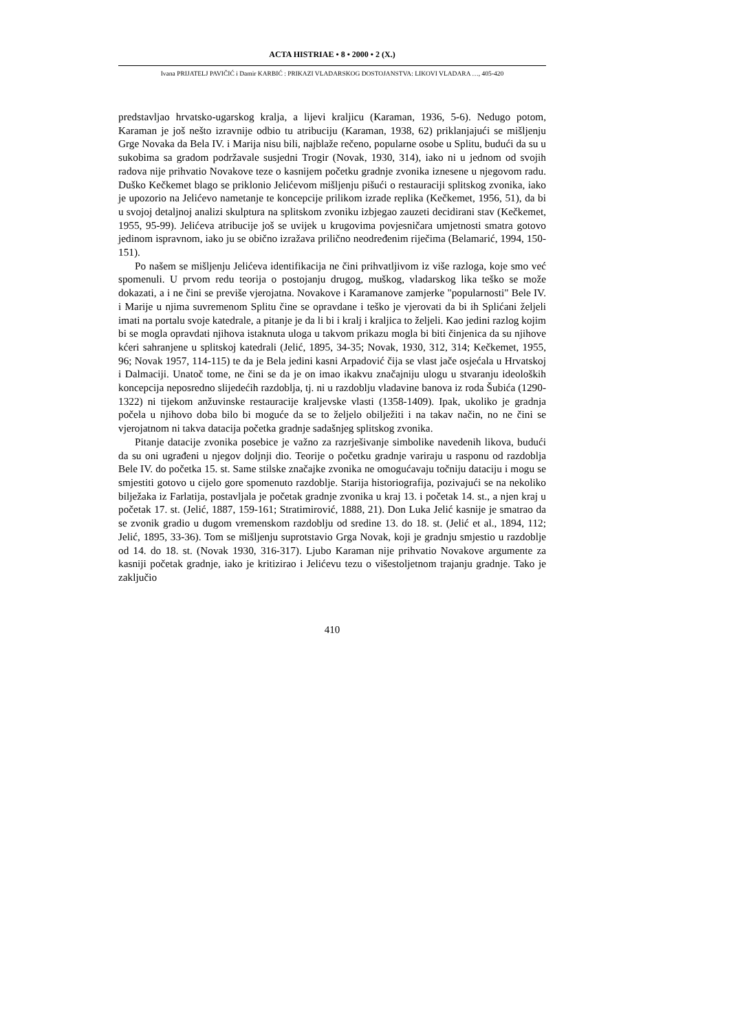ACTA HISTRIAE • 8 • 2000 • 2 (X.)
Ivana PRIJATELJ PAVIČIĆ i Damir KARBIĆ : PRIKAZI VLADARSKOG DOSTOJANSTVA: LIKOVI VLADARA …, 405-420
predstavljao hrvatsko-ugarskog kralja, a lijevi kraljicu (Karaman, 1936, 5-6). Nedugo potom, Karaman je još nešto izravnije odbio tu atribuciju (Karaman, 1938, 62) priklanjajući se mišljenju Grge Novaka da Bela IV. i Marija nisu bili, najblaže rečeno, popularne osobe u Splitu, budući da su u sukobima sa gradom podržavale susjedni Trogir (Novak, 1930, 314), iako ni u jednom od svojih radova nije prihvatio Novakove teze o kasnijem početku gradnje zvonika iznesene u njegovom radu. Duško Kečkemet blago se priklonio Jelićevom mišljenju pišući o restauraciji splitskog zvonika, iako je upozorio na Jelićevo nametanje te koncepcije prilikom izrade replika (Kečkemet, 1956, 51), da bi u svojoj detaljnoj analizi skulptura na splitskom zvoniku izbjegao zauzeti decidirani stav (Kečkemet, 1955, 95-99). Jelićeva atribucije još se uvijek u krugovima povjesničara umjetnosti smatra gotovo jedinom ispravnom, iako ju se obično izražava prilično neodređenim riječima (Belamarić, 1994, 150-151).
Po našem se mišljenju Jelićeva identifikacija ne čini prihvatljivom iz više razloga, koje smo već spomenuli. U prvom redu teorija o postojanju drugog, muškog, vladarskog lika teško se može dokazati, a i ne čini se previše vjerojatna. Novakove i Karamanove zamjerke "popularnosti" Bele IV. i Marije u njima suvremenom Splitu čine se opravdane i teško je vjerovati da bi ih Splićani željeli imati na portalu svoje katedrale, a pitanje je da li bi i kralj i kraljica to željeli. Kao jedini razlog kojim bi se mogla opravdati njihova istaknuta uloga u takvom prikazu mogla bi biti činjenica da su njihove kćeri sahranjene u splitskoj katedrali (Jelić, 1895, 34-35; Novak, 1930, 312, 314; Kečkemet, 1955, 96; Novak 1957, 114-115) te da je Bela jedini kasni Arpadović čija se vlast jače osjećala u Hrvatskoj i Dalmaciji. Unatoč tome, ne čini se da je on imao ikakvu značajniju ulogu u stvaranju ideoloških koncepcija neposredno slijedećih razdoblja, tj. ni u razdoblju vladavine banova iz roda Šubića (1290-1322) ni tijekom anžuvinske restauracije kraljevske vlasti (1358-1409). Ipak, ukoliko je gradnja počela u njihovo doba bilo bi moguće da se to željelo obilježiti i na takav način, no ne čini se vjerojatnom ni takva datacija početka gradnje sadašnjeg splitskog zvonika.
Pitanje datacije zvonika posebice je važno za razrješivanje simbolike navedenih likova, budući da su oni ugrađeni u njegov doljnji dio. Teorije o početku gradnje variraju u rasponu od razdoblja Bele IV. do početka 15. st. Same stilske značajke zvonika ne omogućavaju točniju dataciju i mogu se smjestiti gotovo u cijelo gore spomenuto razdoblje. Starija historiografija, pozivajući se na nekoliko bilježaka iz Farlatija, postavljala je početak gradnje zvonika u kraj 13. i početak 14. st., a njen kraj u početak 17. st. (Jelić, 1887, 159-161; Stratimirović, 1888, 21). Don Luka Jelić kasnije je smatrao da se zvonik gradio u dugom vremenskom razdoblju od sredine 13. do 18. st. (Jelić et al., 1894, 112; Jelić, 1895, 33-36). Tom se mišljenju suprotstavio Grga Novak, koji je gradnju smjestio u razdoblje od 14. do 18. st. (Novak 1930, 316-317). Ljubo Karaman nije prihvatio Novakove argumente za kasniji početak gradnje, iako je kritizirao i Jelićevu tezu o višestoljetnom trajanju gradnje. Tako je zaključio
410